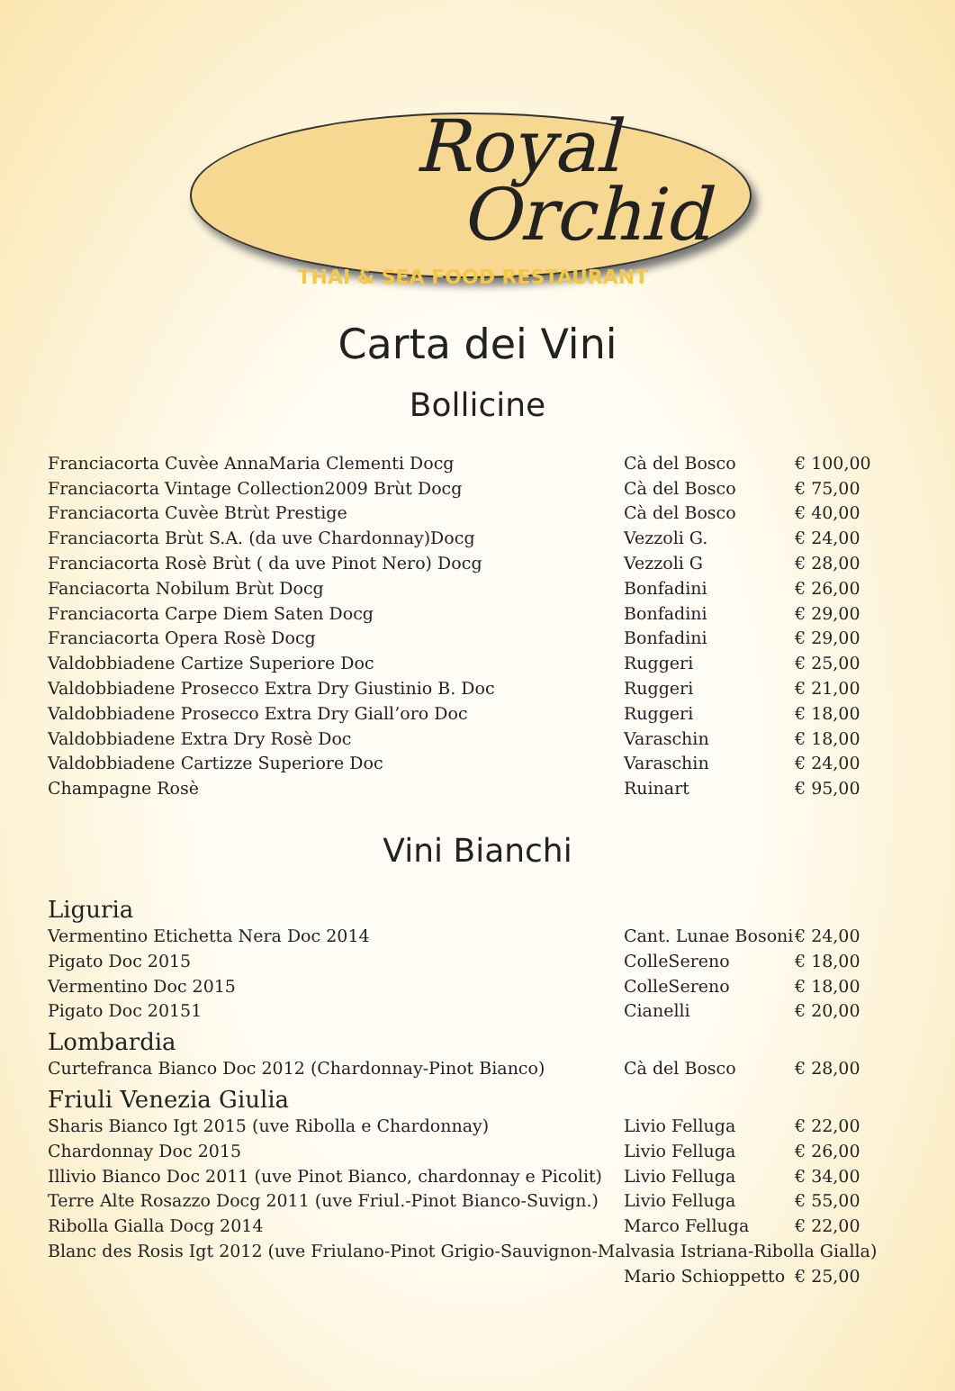Royal
Orchid
THAI & SEA FOOD RESTAURANT
Carta dei Vini
Bollicine
| Franciacorta Cuvèe AnnaMaria Clementi Docg | Cà del Bosco | € 100,00 |
| Franciacorta Vintage Collection2009 Brùt Docg | Cà del Bosco | € 75,00 |
| Franciacorta Cuvèe Btrùt Prestige | Cà del Bosco | € 40,00 |
| Franciacorta Brùt S.A. (da uve Chardonnay)Docg | Vezzoli G. | € 24,00 |
| Franciacorta Rosè Brùt ( da uve Pinot Nero) Docg | Vezzoli G | € 28,00 |
| Fanciacorta Nobilum Brùt Docg | Bonfadini | € 26,00 |
| Franciacorta Carpe Diem Saten Docg | Bonfadini | € 29,00 |
| Franciacorta Opera Rosè Docg | Bonfadini | € 29,00 |
| Valdobbiadene Cartize Superiore Doc | Ruggeri | € 25,00 |
| Valdobbiadene Prosecco Extra Dry Giustinio B. Doc | Ruggeri | € 21,00 |
| Valdobbiadene Prosecco Extra Dry Giall’oro Doc | Ruggeri | € 18,00 |
| Valdobbiadene Extra Dry Rosè Doc | Varaschin | € 18,00 |
| Valdobbiadene Cartizze Superiore Doc | Varaschin | € 24,00 |
| Champagne Rosè | Ruinart | € 95,00 |
Vini Bianchi
Liguria
| Vermentino Etichetta Nera Doc 2014 | Cant. Lunae Bosoni | € 24,00 |
| Pigato Doc 2015 | ColleSereno | € 18,00 |
| Vermentino Doc 2015 | ColleSereno | € 18,00 |
| Pigato Doc 20151 | Cianelli | € 20,00 |
Lombardia
| Curtefranca Bianco Doc 2012 (Chardonnay-Pinot Bianco) | Cà del Bosco | € 28,00 |
Friuli Venezia Giulia
| Sharis Bianco Igt 2015 (uve Ribolla e Chardonnay) | Livio Felluga | € 22,00 |
| Chardonnay Doc 2015 | Livio Felluga | € 26,00 |
| Illivio Bianco Doc 2011 (uve Pinot Bianco, chardonnay e Picolit) | Livio Felluga | € 34,00 |
| Terre Alte Rosazzo Docg 2011 (uve Friul.-Pinot Bianco-Suvign.) | Livio Felluga | € 55,00 |
| Ribolla Gialla Docg 2014 | Marco Felluga | € 22,00 |
| Blanc des Rosis Igt 2012 (uve Friulano-Pinot Grigio-Sauvignon-Malvasia Istriana-Ribolla Gialla) | | |
| | Mario Schioppetto | € 25,00 |